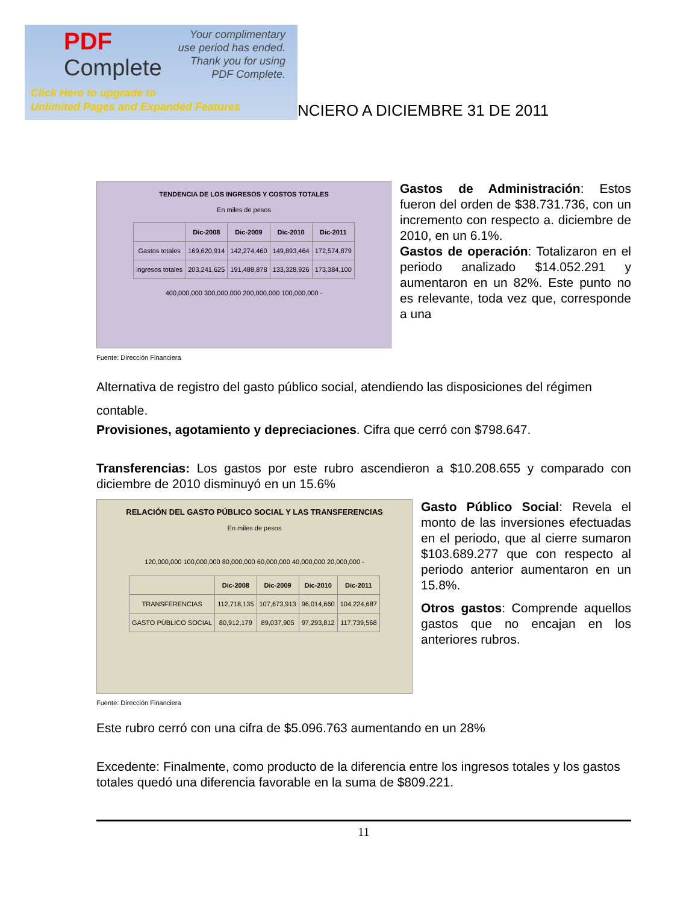PDF
Complete
Your complimentary
use period has ended.
Thank you for using
PDF Complete.
Click Here to upgrade to
Unlimited Pages and Expanded Features
NCIERO A DICIEMBRE 31 DE 2011
TENDENCIA DE LOS INGRESOS Y COSTOS TOTALES
En miles de pesos
| | Dic-2008 | Dic-2009 | Dic-2010 | Dic-2011 |
| --- | --- | --- | --- | --- |
| Gastos totales | 169,620,914 | 142,274,460 | 149,893,464 | 172,574,879 |
| ingresos totales | 203,241,625 | 191,488,878 | 133,328,926 | 173,384,100 |
400,000,000 300,000,000 200,000,000 100,000,000 -
Fuente: Dirección Financiera
Gastos de Administración: Estos fueron del orden de $38.731.736, con un incremento con respecto a. diciembre de 2010, en un 6.1%.
Gastos de operación: Totalizaron en el periodo analizado $14.052.291 y aumentaron en un 82%. Este punto no es relevante, toda vez que, corresponde a una
Alternativa de registro del gasto público social, atendiendo las disposiciones del régimen contable.
Provisiones, agotamiento y depreciaciones. Cifra que cerró con $798.647.
Transferencias: Los gastos por este rubro ascendieron a $10.208.655 y comparado con diciembre de 2010 disminuyó en un 15.6%
RELACIÓN DEL GASTO PÚBLICO SOCIAL Y LAS TRANSFERENCIAS
En miles de pesos
120,000,000 100,000,000 80,000,000 60,000,000 40,000,000 20,000,000 -
| | Dic-2008 | Dic-2009 | Dic-2010 | Dic-2011 |
| --- | --- | --- | --- | --- |
| TRANSFERENCIAS | 112,718,135 | 107,673,913 | 96,014,660 | 104,224,687 |
| GASTO PÚBLICO SOCIAL | 80,912,179 | 89,037,905 | 97,293,812 | 117,739,568 |
Fuente: Dirección Financiera
Gasto Público Social: Revela el monto de las inversiones efectuadas en el periodo, que al cierre sumaron $103.689.277 que con respecto al periodo anterior aumentaron en un 15.8%.
Otros gastos: Comprende aquellos gastos que no encajan en los anteriores rubros.
Este rubro cerró con una cifra de $5.096.763 aumentando en un 28%
Excedente: Finalmente, como producto de la diferencia entre los ingresos totales y los gastos totales quedó una diferencia favorable en la suma de $809.221.
11